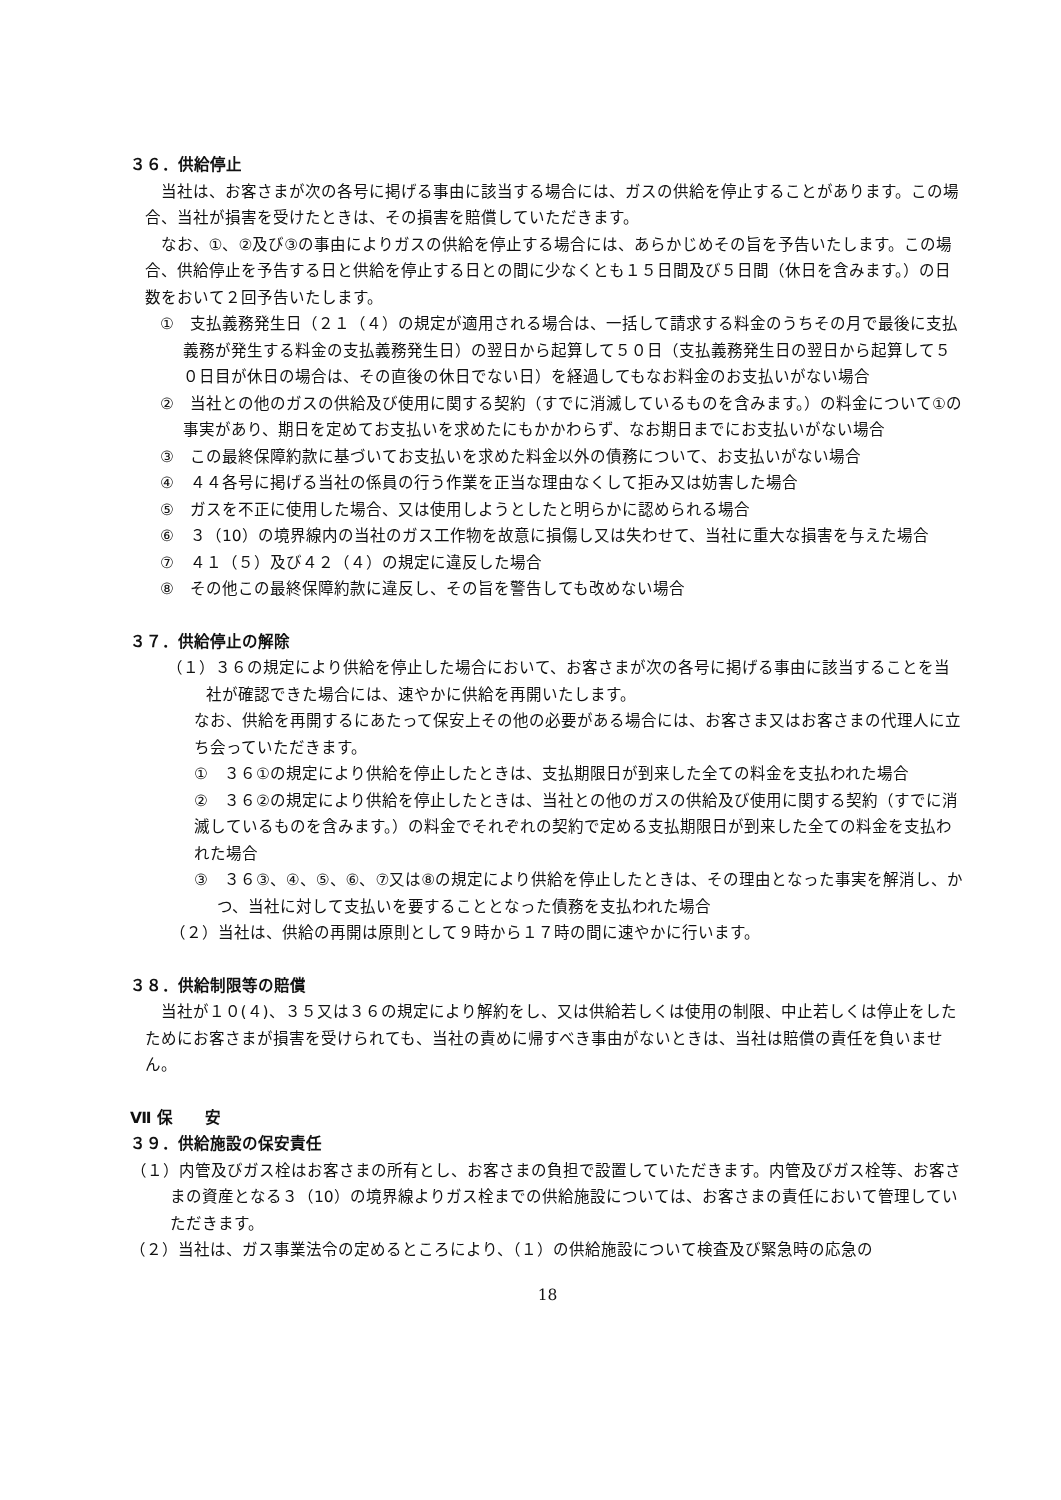３６．供給停止
当社は、お客さまが次の各号に掲げる事由に該当する場合には、ガスの供給を停止することがあります。この場合、当社が損害を受けたときは、その損害を賠償していただきます。
なお、①、②及び③の事由によりガスの供給を停止する場合には、あらかじめその旨を予告いたします。この場合、供給停止を予告する日と供給を停止する日との間に少なくとも１５日間及び５日間（休日を含みます。）の日数をおいて２回予告いたします。
①　支払義務発生日（２１（４）の規定が適用される場合は、一括して請求する料金のうちその月で最後に支払義務が発生する料金の支払義務発生日）の翌日から起算して５０日（支払義務発生日の翌日から起算して５０日目が休日の場合は、その直後の休日でない日）を経過してもなお料金のお支払いがない場合
②　当社との他のガスの供給及び使用に関する契約（すでに消滅しているものを含みます。）の料金について①の事実があり、期日を定めてお支払いを求めたにもかかわらず、なお期日までにお支払いがない場合
③　この最終保障約款に基づいてお支払いを求めた料金以外の債務について、お支払いがない場合
④　４４各号に掲げる当社の係員の行う作業を正当な理由なくして拒み又は妨害した場合
⑤　ガスを不正に使用した場合、又は使用しようとしたと明らかに認められる場合
⑥　３（10）の境界線内の当社のガス工作物を故意に損傷し又は失わせて、当社に重大な損害を与えた場合
⑦　４１（５）及び４２（４）の規定に違反した場合
⑧　その他この最終保障約款に違反し、その旨を警告しても改めない場合
３７．供給停止の解除
（１）３６の規定により供給を停止した場合において、お客さまが次の各号に掲げる事由に該当することを当社が確認できた場合には、速やかに供給を再開いたします。
なお、供給を再開するにあたって保安上その他の必要がある場合には、お客さま又はお客さまの代理人に立ち会っていただきます。
①　３６①の規定により供給を停止したときは、支払期限日が到来した全ての料金を支払われた場合
②　３６②の規定により供給を停止したときは、当社との他のガスの供給及び使用に関する契約（すでに消滅しているものを含みます。）の料金でそれぞれの契約で定める支払期限日が到来した全ての料金を支払われた場合
③　３６③、④、⑤、⑥、⑦又は⑧の規定により供給を停止したときは、その理由となった事実を解消し、かつ、当社に対して支払いを要することとなった債務を支払われた場合
（２）当社は、供給の再開は原則として９時から１７時の間に速やかに行います。
３８．供給制限等の賠償
当社が１０(４)、３５又は３６の規定により解約をし、又は供給若しくは使用の制限、中止若しくは停止をしたためにお客さまが損害を受けられても、当社の責めに帰すべき事由がないときは、当社は賠償の責任を負いません。
Ⅶ 保　　安
３９．供給施設の保安責任
（１）内管及びガス栓はお客さまの所有とし、お客さまの負担で設置していただきます。内管及びガス栓等、お客さまの資産となる３（10）の境界線よりガス栓までの供給施設については、お客さまの責任において管理していただきます。
（２）当社は、ガス事業法令の定めるところにより、（１）の供給施設について検査及び緊急時の応急の
18